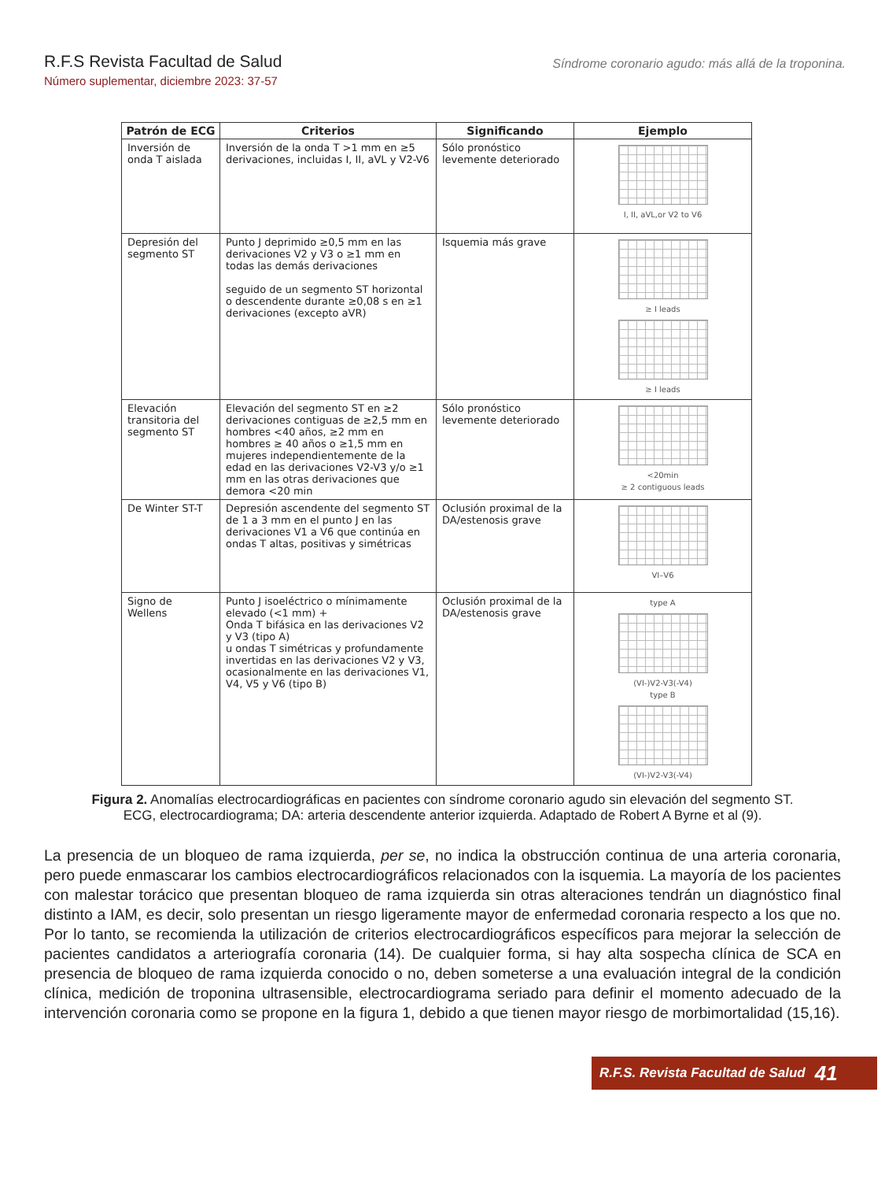R.F.S Revista Facultad de Salud
Número suplementar, diciembre 2023: 37-57
Síndrome coronario agudo: más allá de la troponina.
| Patrón de ECG | Criterios | Significando | Ejemplo |
| --- | --- | --- | --- |
| Inversión de onda T aislada | Inversión de la onda T >1 mm en ≥5 derivaciones, incluidas I, II, aVL y V2-V6 | Sólo pronóstico levemente deteriorado | I, II, aVL,or V2 to V6 |
| Depresión del segmento ST | Punto J deprimido ≥0,5 mm en las derivaciones V2 y V3 o ≥1 mm en todas las demás derivaciones seguido de un segmento ST horizontal o descendente durante ≥0,08 s en ≥1 derivaciones (excepto aVR) | Isquemia más grave | ≥ I leads ≥ I leads |
| Elevación transitoria del segmento ST | Elevación del segmento ST en ≥2 derivaciones contiguas de ≥2,5 mm en hombres <40 años, ≥2 mm en hombres ≥ 40 años o ≥1,5 mm en mujeres independientemente de la edad en las derivaciones V2-V3 y/o ≥1 mm en las otras derivaciones que demora <20 min | Sólo pronóstico levemente deteriorado | <20min ≥ 2 contiguous leads |
| De Winter ST-T | Depresión ascendente del segmento ST de 1 a 3 mm en el punto J en las derivaciones V1 a V6 que continúa en ondas T altas, positivas y simétricas | Oclusión proximal de la DA/estenosis grave | VI–V6 |
| Signo de Wellens | Punto J isoeléctrico o mínimamente elevado (<1 mm) + Onda T bifásica en las derivaciones V2 y V3 (tipo A) u ondas T simétricas y profundamente invertidas en las derivaciones V2 y V3, ocasionalmente en las derivaciones V1, V4, V5 y V6 (tipo B) | Oclusión proximal de la DA/estenosis grave | type A (VI-)V2-V3(-V4) type B (VI-)V2-V3(-V4) |
Figura 2. Anomalías electrocardiográficas en pacientes con síndrome coronario agudo sin elevación del segmento ST. ECG, electrocardiograma; DA: arteria descendente anterior izquierda. Adaptado de Robert A Byrne et al (9).
La presencia de un bloqueo de rama izquierda, per se, no indica la obstrucción continua de una arteria coronaria, pero puede enmascarar los cambios electrocardiográficos relacionados con la isquemia. La mayoría de los pacientes con malestar torácico que presentan bloqueo de rama izquierda sin otras alteraciones tendrán un diagnóstico final distinto a IAM, es decir, solo presentan un riesgo ligeramente mayor de enfermedad coronaria respecto a los que no. Por lo tanto, se recomienda la utilización de criterios electrocardiográficos específicos para mejorar la selección de pacientes candidatos a arteriografía coronaria (14). De cualquier forma, si hay alta sospecha clínica de SCA en presencia de bloqueo de rama izquierda conocido o no, deben someterse a una evaluación integral de la condición clínica, medición de troponina ultrasensible, electrocardiograma seriado para definir el momento adecuado de la intervención coronaria como se propone en la figura 1, debido a que tienen mayor riesgo de morbimortalidad (15,16).
R.F.S. Revista Facultad de Salud 41